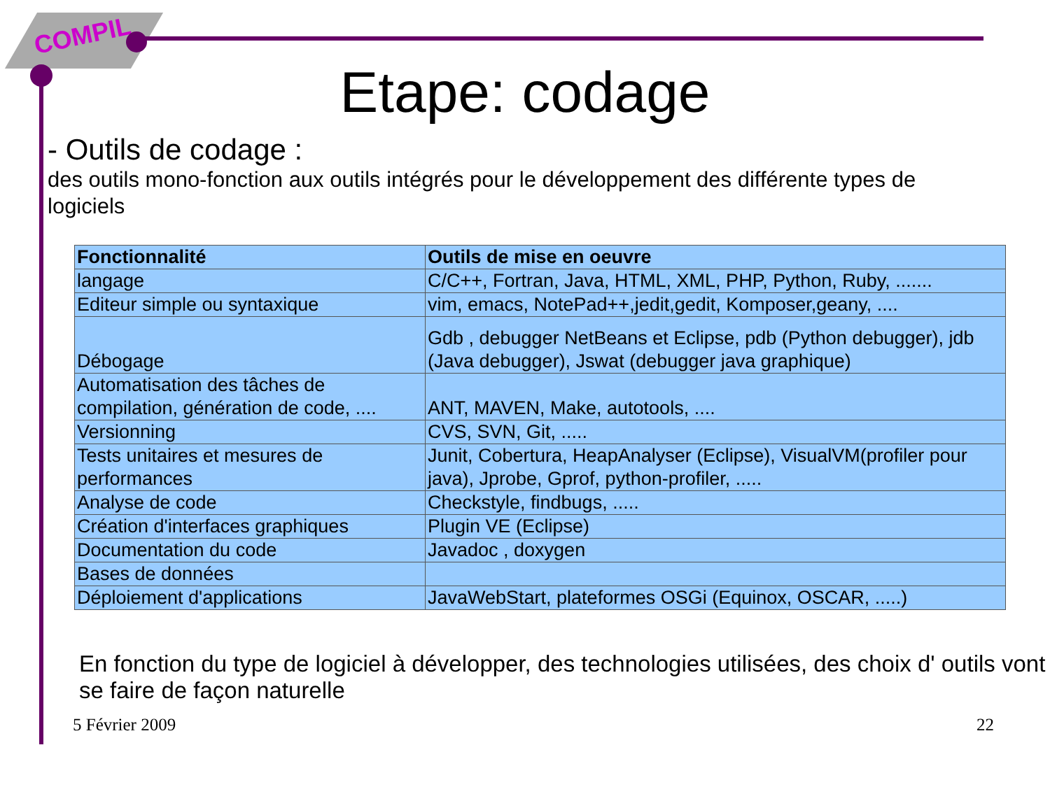COMPIL
Etape: codage
- Outils de codage :
des outils mono-fonction aux outils intégrés pour le développement des différente types de logiciels
| Fonctionnalité | Outils de mise en oeuvre |
| --- | --- |
| langage | C/C++, Fortran, Java, HTML, XML, PHP, Python, Ruby, ....... |
| Editeur simple ou syntaxique | vim, emacs, NotePad++,jedit,gedit, Komposer,geany, .... |
| Débogage | Gdb , debugger NetBeans et Eclipse, pdb (Python debugger), jdb (Java debugger), Jswat (debugger java graphique) |
| Automatisation des tâches de compilation, génération de code, .... | ANT, MAVEN, Make, autotools, .... |
| Versionning | CVS, SVN, Git, ..... |
| Tests unitaires et mesures de performances | Junit, Cobertura, HeapAnalyser (Eclipse), VisualVM(profiler pour java), Jprobe, Gprof, python-profiler, ..... |
| Analyse de code | Checkstyle, findbugs, ..... |
| Création d'interfaces graphiques | Plugin VE (Eclipse) |
| Documentation du code | Javadoc , doxygen |
| Bases de données | |
| Déploiement d'applications | JavaWebStart, plateformes OSGi (Equinox, OSCAR, .....) |
En fonction du type de logiciel à développer, des technologies utilisées, des choix d' outils vont se faire de façon naturelle
5 Février 2009 22